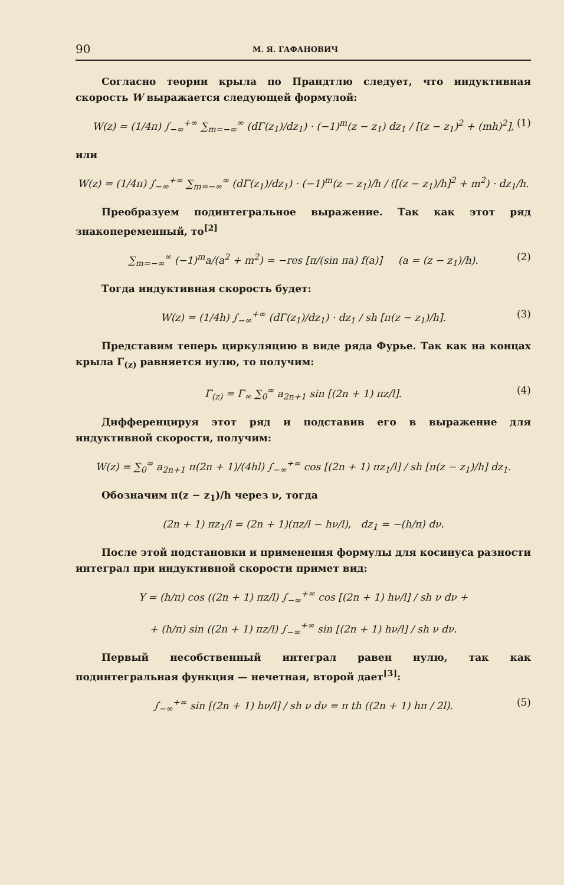90 М. Я. ГАФАНОВИЧ
Согласно теории крыла по Прандтлю следует, что индуктивная скорость W выражается следующей формулой:
W(z) = (1/4π) ∫<sub>−∞</sub><sup>+∞</sup> ∑<sub>m=−∞</sub><sup>∞</sup> (dΓ(z<sub>1</sub>)/dz<sub>1</sub>) · (−1)<sup>m</sup>(z − z<sub>1</sub>) dz<sub>1</sub> / [(z − z<sub>1</sub>)<sup>2</sup> + (mh)<sup>2</sup>], (1)
или
W(z) = (1/4π) ∫<sub>−∞</sub><sup>+∞</sup> ∑<sub>m=−∞</sub><sup>∞</sup> (dΓ(z<sub>1</sub>)/dz<sub>1</sub>) · (−1)<sup>m</sup>(z − z<sub>1</sub>)/h / ([(z − z<sub>1</sub>)/h]<sup>2</sup> + m<sup>2</sup>) · dz<sub>1</sub>/h.
Преобразуем подинтегральное выражение. Так как этот ряд знакопеременный, то<sup>[2]</sup>
∑<sub>m=−∞</sub><sup>∞</sup> (−1)<sup>m</sup>a/(a<sup>2</sup> + m<sup>2</sup>) = −res [π/(sin πa) f(a)] (a = (z − z<sub>1</sub>)/h). (2)
Тогда индуктивная скорость будет:
W(z) = (1/4h) ∫<sub>−∞</sub><sup>+∞</sup> (dΓ(z<sub>1</sub>)/dz<sub>1</sub>) · dz<sub>1</sub> / sh [π(z − z<sub>1</sub>)/h]. (3)
Представим теперь циркуляцию в виде ряда Фурье. Так как на концах крыла Γ<sub>(z)</sub> равняется нулю, то получим:
Γ<sub>(z)</sub> = Γ<sub>∞</sub> ∑<sub>0</sub><sup>∞</sup> a<sub>2n+1</sub> sin [(2n + 1) πz/l]. (4)
Дифференцируя этот ряд и подставив его в выражение для индуктивной скорости, получим:
W(z) = ∑<sub>0</sub><sup>∞</sup> a<sub>2n+1</sub> π(2n + 1)/(4hl) ∫<sub>−∞</sub><sup>+∞</sup> cos [(2n + 1) πz<sub>1</sub>/l] / sh [π(z − z<sub>1</sub>)/h] dz<sub>1</sub>.
Обозначим π(z − z<sub>1</sub>)/h через ν, тогда
(2n + 1) πz<sub>1</sub>/l = (2n + 1)(πz/l − hν/l), dz<sub>1</sub> = −(h/π) dν.
После этой подстановки и применения формулы для косинуса разности интеграл при индуктивной скорости примет вид:
Y = (h/π) cos ((2n + 1) πz/l) ∫<sub>−∞</sub><sup>+∞</sup> cos [(2n + 1) hν/l] / sh ν dν +
+ (h/π) sin ((2n + 1) πz/l) ∫<sub>−∞</sub><sup>+∞</sup> sin [(2n + 1) hν/l] / sh ν dν.
Первый несобственный интеграл равен нулю, так как подинтегральная функция — нечетная, второй дает<sup>[3]</sup>:
∫<sub>−∞</sub><sup>+∞</sup> sin [(2n + 1) hν/l] / sh ν dν = π th ((2n + 1) hπ / 2l). (5)